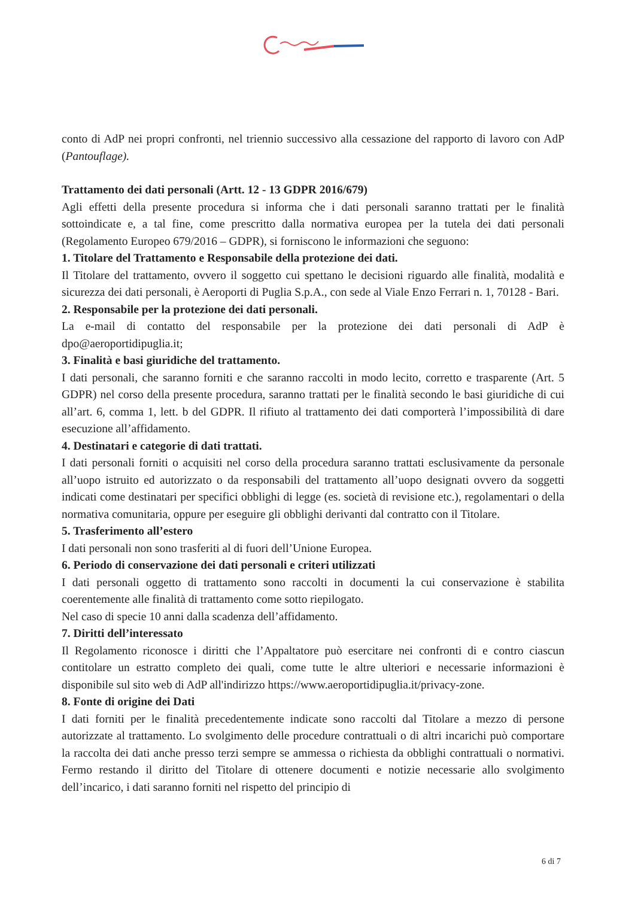conto di AdP nei propri confronti, nel triennio successivo alla cessazione del rapporto di lavoro con AdP (Pantouflage).
Trattamento dei dati personali (Artt. 12 - 13 GDPR 2016/679)
Agli effetti della presente procedura si informa che i dati personali saranno trattati per le finalità sottoindicate e, a tal fine, come prescritto dalla normativa europea per la tutela dei dati personali (Regolamento Europeo 679/2016 – GDPR), si forniscono le informazioni che seguono:
1. Titolare del Trattamento e Responsabile della protezione dei dati.
Il Titolare del trattamento, ovvero il soggetto cui spettano le decisioni riguardo alle finalità, modalità e sicurezza dei dati personali, è Aeroporti di Puglia S.p.A., con sede al Viale Enzo Ferrari n. 1, 70128 - Bari.
2. Responsabile per la protezione dei dati personali.
La e-mail di contatto del responsabile per la protezione dei dati personali di AdP è dpo@aeroportidipuglia.it;
3. Finalità e basi giuridiche del trattamento.
I dati personali, che saranno forniti e che saranno raccolti in modo lecito, corretto e trasparente (Art. 5 GDPR) nel corso della presente procedura, saranno trattati per le finalità secondo le basi giuridiche di cui all’art. 6, comma 1, lett. b del GDPR. Il rifiuto al trattamento dei dati comporterà l’impossibilità di dare esecuzione all’affidamento.
4. Destinatari e categorie di dati trattati.
I dati personali forniti o acquisiti nel corso della procedura saranno trattati esclusivamente da personale all’uopo istruito ed autorizzato o da responsabili del trattamento all’uopo designati ovvero da soggetti indicati come destinatari per specifici obblighi di legge (es. società di revisione etc.), regolamentari o della normativa comunitaria, oppure per eseguire gli obblighi derivanti dal contratto con il Titolare.
5. Trasferimento all’estero
I dati personali non sono trasferiti al di fuori dell’Unione Europea.
6. Periodo di conservazione dei dati personali e criteri utilizzati
I dati personali oggetto di trattamento sono raccolti in documenti la cui conservazione è stabilita coerentemente alle finalità di trattamento come sotto riepilogato.
Nel caso di specie 10 anni dalla scadenza dell’affidamento.
7. Diritti dell’interessato
Il Regolamento riconosce i diritti che l’Appaltatore può esercitare nei confronti di e contro ciascun contitolare un estratto completo dei quali, come tutte le altre ulteriori e necessarie informazioni è disponibile sul sito web di AdP all'indirizzo https://www.aeroportidipuglia.it/privacy-zone.
8. Fonte di origine dei Dati
I dati forniti per le finalità precedentemente indicate sono raccolti dal Titolare a mezzo di persone autorizzate al trattamento. Lo svolgimento delle procedure contrattuali o di altri incarichi può comportare la raccolta dei dati anche presso terzi sempre se ammessa o richiesta da obblighi contrattuali o normativi. Fermo restando il diritto del Titolare di ottenere documenti e notizie necessarie allo svolgimento dell’incarico, i dati saranno forniti nel rispetto del principio di
6 di 7